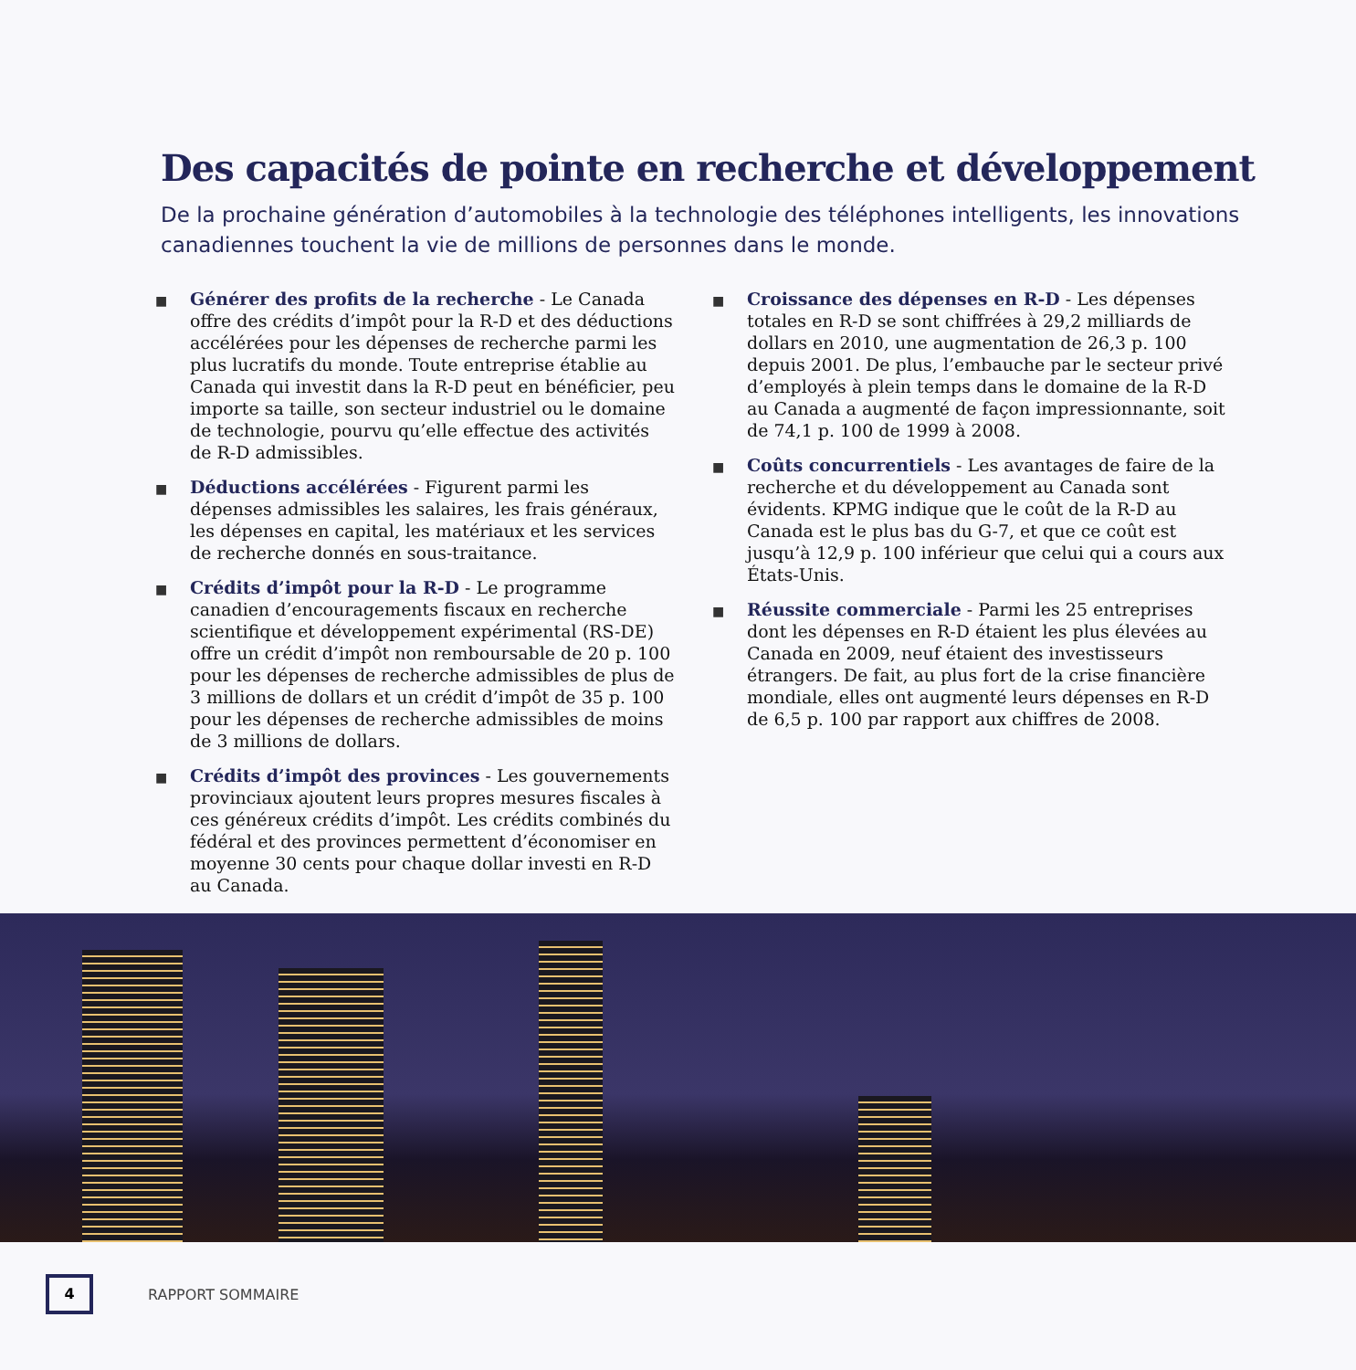Des capacités de pointe en recherche et développement
De la prochaine génération d’automobiles à la technologie des téléphones intelligents, les innovations canadiennes touchent la vie de millions de personnes dans le monde.
■
Générer des profits de la recherche - Le Canada offre des crédits d’impôt pour la R-D et des déductions accélérées pour les dépenses de recherche parmi les plus lucratifs du monde. Toute entreprise établie au Canada qui investit dans la R-D peut en bénéficier, peu importe sa taille, son secteur industriel ou le domaine de technologie, pourvu qu’elle effectue des activités de R-D admissibles.
■
Déductions accélérées - Figurent parmi les dépenses admissibles les salaires, les frais généraux, les dépenses en capital, les matériaux et les services de recherche donnés en sous-traitance.
■
Crédits d’impôt pour la R-D - Le programme canadien d’encouragements fiscaux en recherche scientifique et développement expérimental (RS-DE) offre un crédit d’impôt non remboursable de 20 p. 100 pour les dépenses de recherche admissibles de plus de 3 millions de dollars et un crédit d’impôt de 35 p. 100 pour les dépenses de recherche admissibles de moins de 3 millions de dollars.
■
Crédits d’impôt des provinces - Les gouvernements provinciaux ajoutent leurs propres mesures fiscales à ces généreux crédits d’impôt. Les crédits combinés du fédéral et des provinces permettent d’économiser en moyenne 30 cents pour chaque dollar investi en R-D au Canada.
■
Croissance des dépenses en R-D - Les dépenses totales en R-D se sont chiffrées à 29,2 milliards de dollars en 2010, une augmentation de 26,3 p. 100 depuis 2001. De plus, l’embauche par le secteur privé d’employés à plein temps dans le domaine de la R-D au Canada a augmenté de façon impressionnante, soit de 74,1 p. 100 de 1999 à 2008.
■
Coûts concurrentiels - Les avantages de faire de la recherche et du développement au Canada sont évidents. KPMG indique que le coût de la R-D au Canada est le plus bas du G-7, et que ce coût est jusqu’à 12,9 p. 100 inférieur que celui qui a cours aux États-Unis.
■
Réussite commerciale - Parmi les 25 entreprises dont les dépenses en R-D étaient les plus élevées au Canada en 2009, neuf étaient des investisseurs étrangers. De fait, au plus fort de la crise financière mondiale, elles ont augmenté leurs dépenses en R-D de 6,5 p. 100 par rapport aux chiffres de 2008.
4
RAPPORT SOMMAIRE